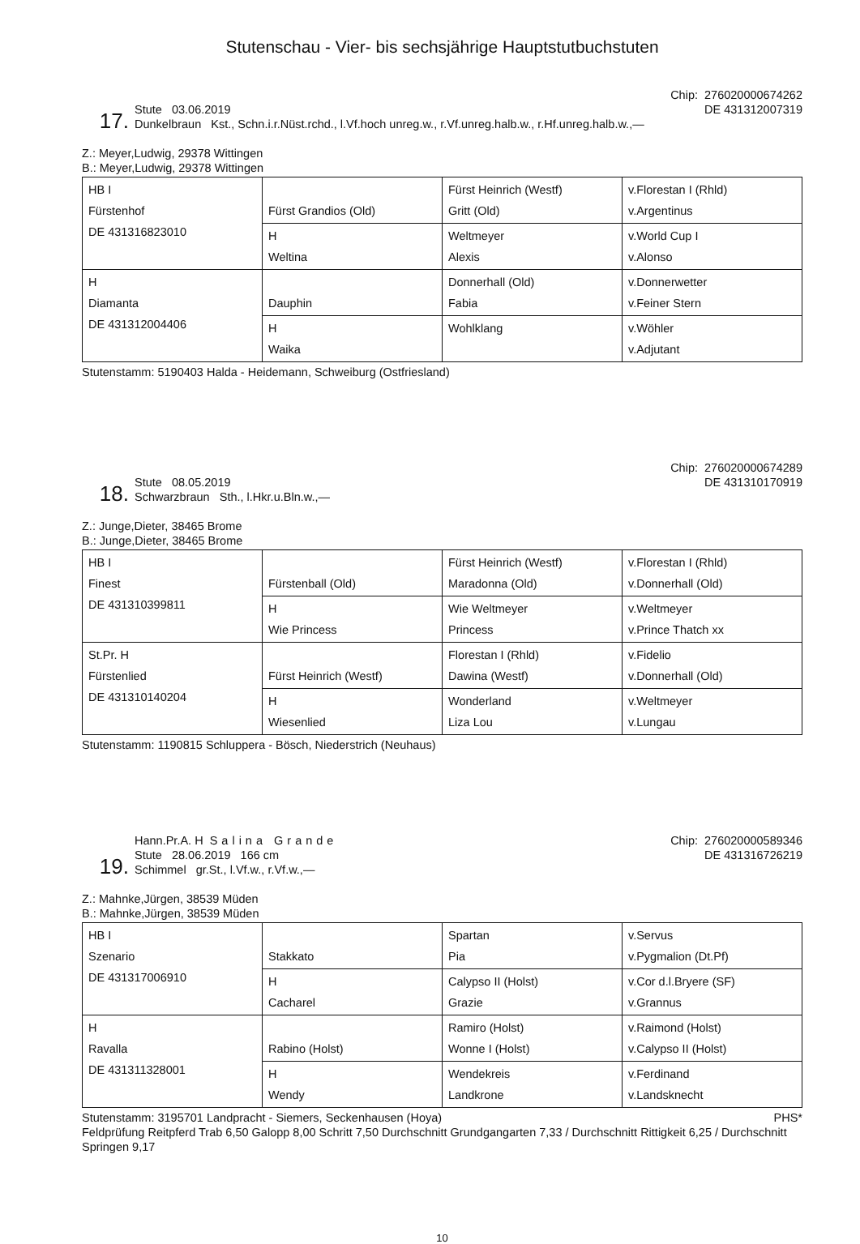Stutenschau - Vier- bis sechsjährige Hauptstutbuchstuten
17.
Stute 03.06.2019
Dunkelbraun Kst., Schn.i.r.Nüst.rchd., l.Vf.hoch unreg.w., r.Vf.unreg.halb.w., r.Hf.unreg.halb.w.,—
Chip: 276020000674262
DE 431312007319
Z.: Meyer,Ludwig, 29378 Wittingen
B.: Meyer,Ludwig, 29378 Wittingen
| HB I Fürstenhof DE 431316823010 | Fürst Grandios (Old) | Fürst Heinrich (Westf) Gritt (Old) | v.Florestan I (Rhld) v.Argentinus |
| | H Weltina | Weltmeyer Alexis | v.World Cup I v.Alonso |
| H Diamanta DE 431312004406 | Dauphin | Donnerhall (Old) Fabia | v.Donnerwetter v.Feiner Stern |
| | H Waika | Wohlklang | v.Wöhler v.Adjutant |
Stutenstamm: 5190403 Halda - Heidemann, Schweiburg (Ostfriesland)
18.
Stute 08.05.2019
Schwarzbraun Sth., l.Hkr.u.Bln.w.,—
Chip: 276020000674289
DE 431310170919
Z.: Junge,Dieter, 38465 Brome
B.: Junge,Dieter, 38465 Brome
| HB I Finest DE 431310399811 | Fürstenball (Old) | Fürst Heinrich (Westf) Maradonna (Old) | v.Florestan I (Rhld) v.Donnerhall (Old) |
| | H Wie Princess | Wie Weltmeyer Princess | v.Weltmeyer v.Prince Thatch xx |
| St.Pr. H Fürstenlied DE 431310140204 | Fürst Heinrich (Westf) | Florestan I (Rhld) Dawina (Westf) | v.Fidelio v.Donnerhall (Old) |
| | H Wiesenlied | Wonderland Liza Lou | v.Weltmeyer v.Lungau |
Stutenstamm: 1190815 Schluppera - Bösch, Niederstrich (Neuhaus)
19.
Hann.Pr.A. H Salina Grande
Stute 28.06.2019 166 cm
Schimmel gr.St., l.Vf.w., r.Vf.w.,—
Chip: 276020000589346
DE 431316726219
Z.: Mahnke,Jürgen, 38539 Müden
B.: Mahnke,Jürgen, 38539 Müden
| HB I Szenario DE 431317006910 | Stakkato | Spartan Pia | v.Servus v.Pygmalion (Dt.Pf) |
| | H Cacharel | Calypso II (Holst) Grazie | v.Cor d.l.Bryere (SF) v.Grannus |
| H Ravalla DE 431311328001 | Rabino (Holst) | Ramiro (Holst) Wonne I (Holst) | v.Raimond (Holst) v.Calypso II (Holst) |
| | H Wendy | Wendekreis Landkrone | v.Ferdinand v.Landsknecht |
Stutenstamm: 3195701 Landpracht - Siemers, Seckenhausen (Hoya) PHS*
Feldprüfung Reitpferd Trab 6,50 Galopp 8,00 Schritt 7,50 Durchschnitt Grundgangarten 7,33 / Durchschnitt Rittigkeit 6,25 / Durchschnitt Springen 9,17
10